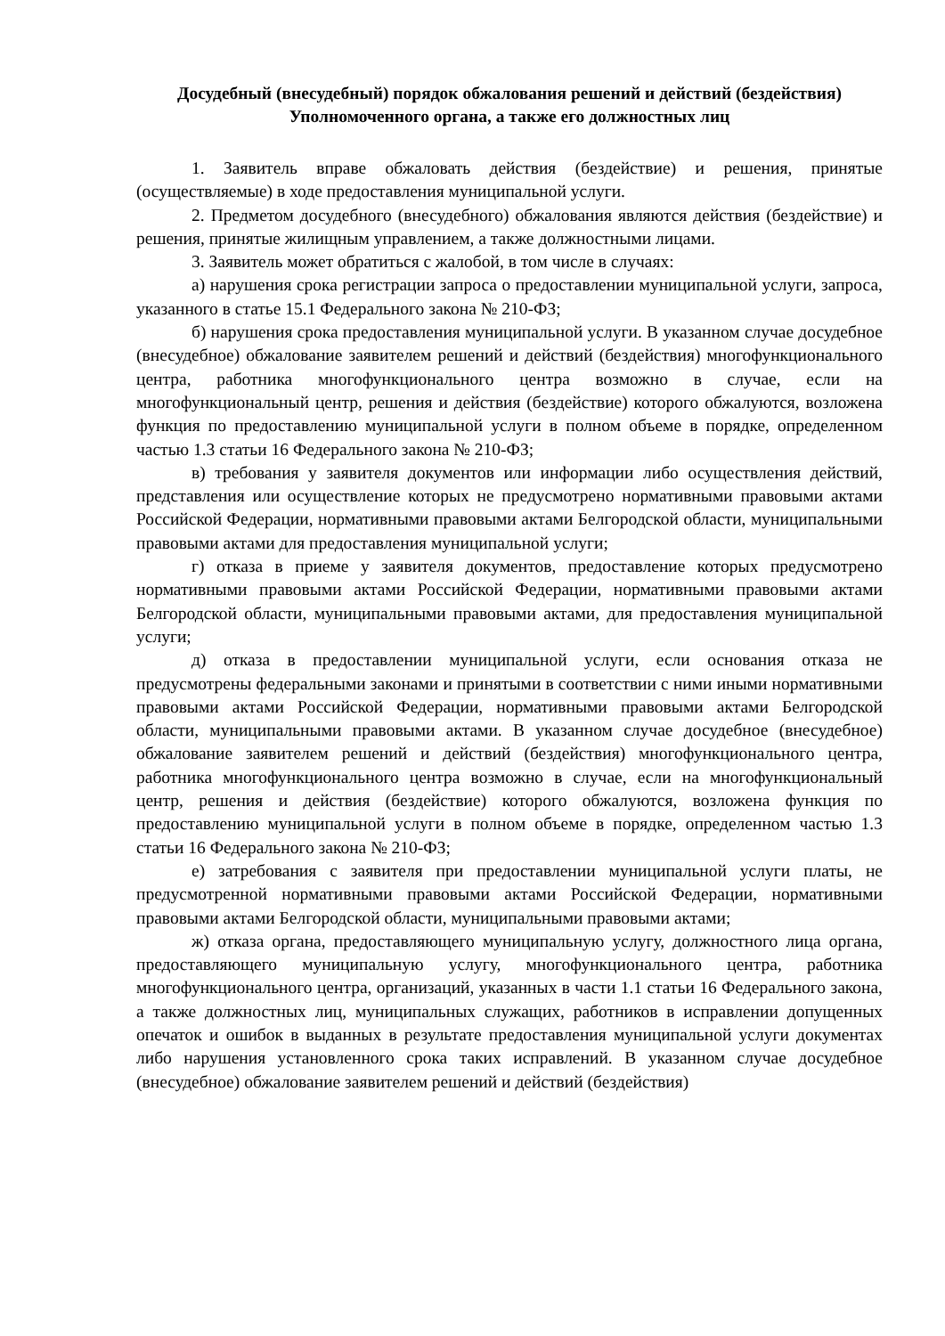Досудебный (внесудебный) порядок обжалования решений и действий (бездействия) Уполномоченного органа, а также его должностных лиц
1. Заявитель вправе обжаловать действия (бездействие) и решения, принятые (осуществляемые) в ходе предоставления муниципальной услуги.
2. Предметом досудебного (внесудебного) обжалования являются действия (бездействие) и решения, принятые жилищным управлением, а также должностными лицами.
3. Заявитель может обратиться с жалобой, в том числе в случаях:
а) нарушения срока регистрации запроса о предоставлении муниципальной услуги, запроса, указанного в статье 15.1 Федерального закона № 210-ФЗ;
б) нарушения срока предоставления муниципальной услуги. В указанном случае досудебное (внесудебное) обжалование заявителем решений и действий (бездействия) многофункционального центра, работника многофункционального центра возможно в случае, если на многофункциональный центр, решения и действия (бездействие) которого обжалуются, возложена функция по предоставлению муниципальной услуги в полном объеме в порядке, определенном частью 1.3 статьи 16 Федерального закона № 210-ФЗ;
в) требования у заявителя документов или информации либо осуществления действий, представления или осуществление которых не предусмотрено нормативными правовыми актами Российской Федерации, нормативными правовыми актами Белгородской области, муниципальными правовыми актами для предоставления муниципальной услуги;
г) отказа в приеме у заявителя документов, предоставление которых предусмотрено нормативными правовыми актами Российской Федерации, нормативными правовыми актами Белгородской области, муниципальными правовыми актами, для предоставления муниципальной услуги;
д) отказа в предоставлении муниципальной услуги, если основания отказа не предусмотрены федеральными законами и принятыми в соответствии с ними иными нормативными правовыми актами Российской Федерации, нормативными правовыми актами Белгородской области, муниципальными правовыми актами. В указанном случае досудебное (внесудебное) обжалование заявителем решений и действий (бездействия) многофункционального центра, работника многофункционального центра возможно в случае, если на многофункциональный центр, решения и действия (бездействие) которого обжалуются, возложена функция по предоставлению муниципальной услуги в полном объеме в порядке, определенном частью 1.3 статьи 16 Федерального закона № 210-ФЗ;
е) затребования с заявителя при предоставлении муниципальной услуги платы, не предусмотренной нормативными правовыми актами Российской Федерации, нормативными правовыми актами Белгородской области, муниципальными правовыми актами;
ж) отказа органа, предоставляющего муниципальную услугу, должностного лица органа, предоставляющего муниципальную услугу, многофункционального центра, работника многофункционального центра, организаций, указанных в части 1.1 статьи 16 Федерального закона, а также должностных лиц, муниципальных служащих, работников в исправлении допущенных опечаток и ошибок в выданных в результате предоставления муниципальной услуги документах либо нарушения установленного срока таких исправлений. В указанном случае досудебное (внесудебное) обжалование заявителем решений и действий (бездействия)